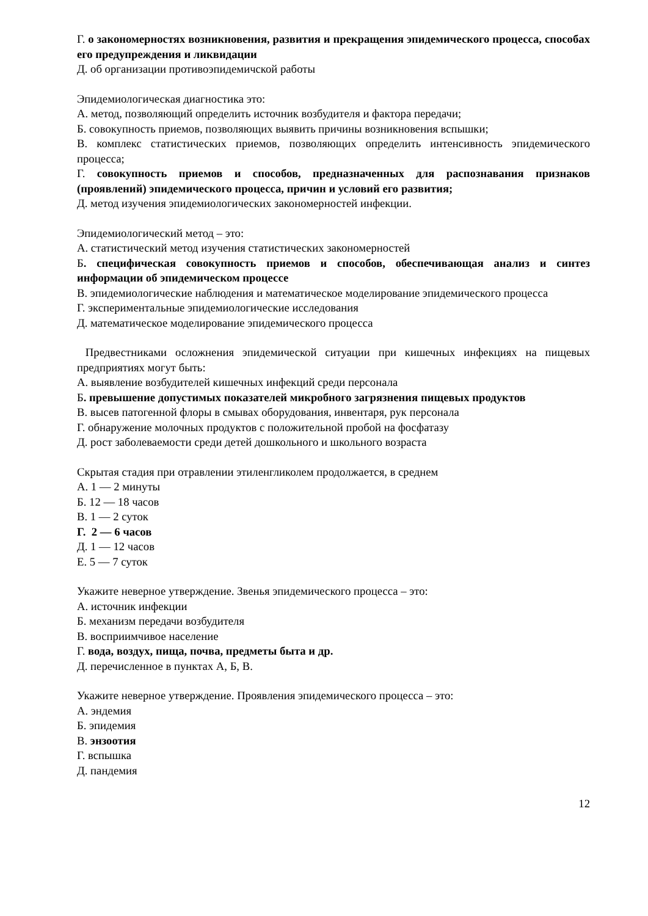Г. о закономерностях возникновения, развития и прекращения эпидемического процесса, способах его предупреждения и ликвидации
Д. об организации противоэпидемичской работы
Эпидемиологическая диагностика это:
А. метод, позволяющий определить источник возбудителя и фактора передачи;
Б. совокупность приемов, позволяющих выявить причины возникновения вспышки;
В. комплекс статистических приемов, позволяющих определить интенсивность эпидемического процесса;
Г. совокупность приемов и способов, предназначенных для распознавания признаков (проявлений) эпидемического процесса, причин и условий его развития;
Д. метод изучения эпидемиологических закономерностей инфекции.
Эпидемиологический метод – это:
А. статистический метод изучения статистических закономерностей
Б. специфическая совокупность приемов и способов, обеспечивающая анализ и синтез информации об эпидемическом процессе
В. эпидемиологические наблюдения и математическое моделирование эпидемического процесса
Г. экспериментальные эпидемиологические исследования
Д. математическое моделирование эпидемического процесса
Предвестниками осложнения эпидемической ситуации при кишечных инфекциях на пищевых предприятиях могут быть:
А. выявление возбудителей кишечных инфекций среди персонала
Б. превышение допустимых показателей микробного загрязнения пищевых продуктов
В. высев патогенной флоры в смывах оборудования, инвентаря, рук персонала
Г. обнаружение молочных продуктов с положительной пробой на фосфатазу
Д. рост заболеваемости среди детей дошкольного и школьного возраста
Скрытая стадия при отравлении этиленгликолем продолжается, в среднем
А. 1 — 2 минуты
Б. 12 — 18 часов
В. 1 — 2 суток
Г. 2 — 6 часов
Д. 1 — 12 часов
Е. 5 — 7 суток
Укажите неверное утверждение. Звенья эпидемического процесса – это:
А. источник инфекции
Б. механизм передачи возбудителя
В. восприимчивое население
Г. вода, воздух, пища, почва, предметы быта и др.
Д. перечисленное в пунктах А, Б, В.
Укажите неверное утверждение. Проявления эпидемического процесса – это:
А. эндемия
Б. эпидемия
В. энзоотия
Г. вспышка
Д. пандемия
12